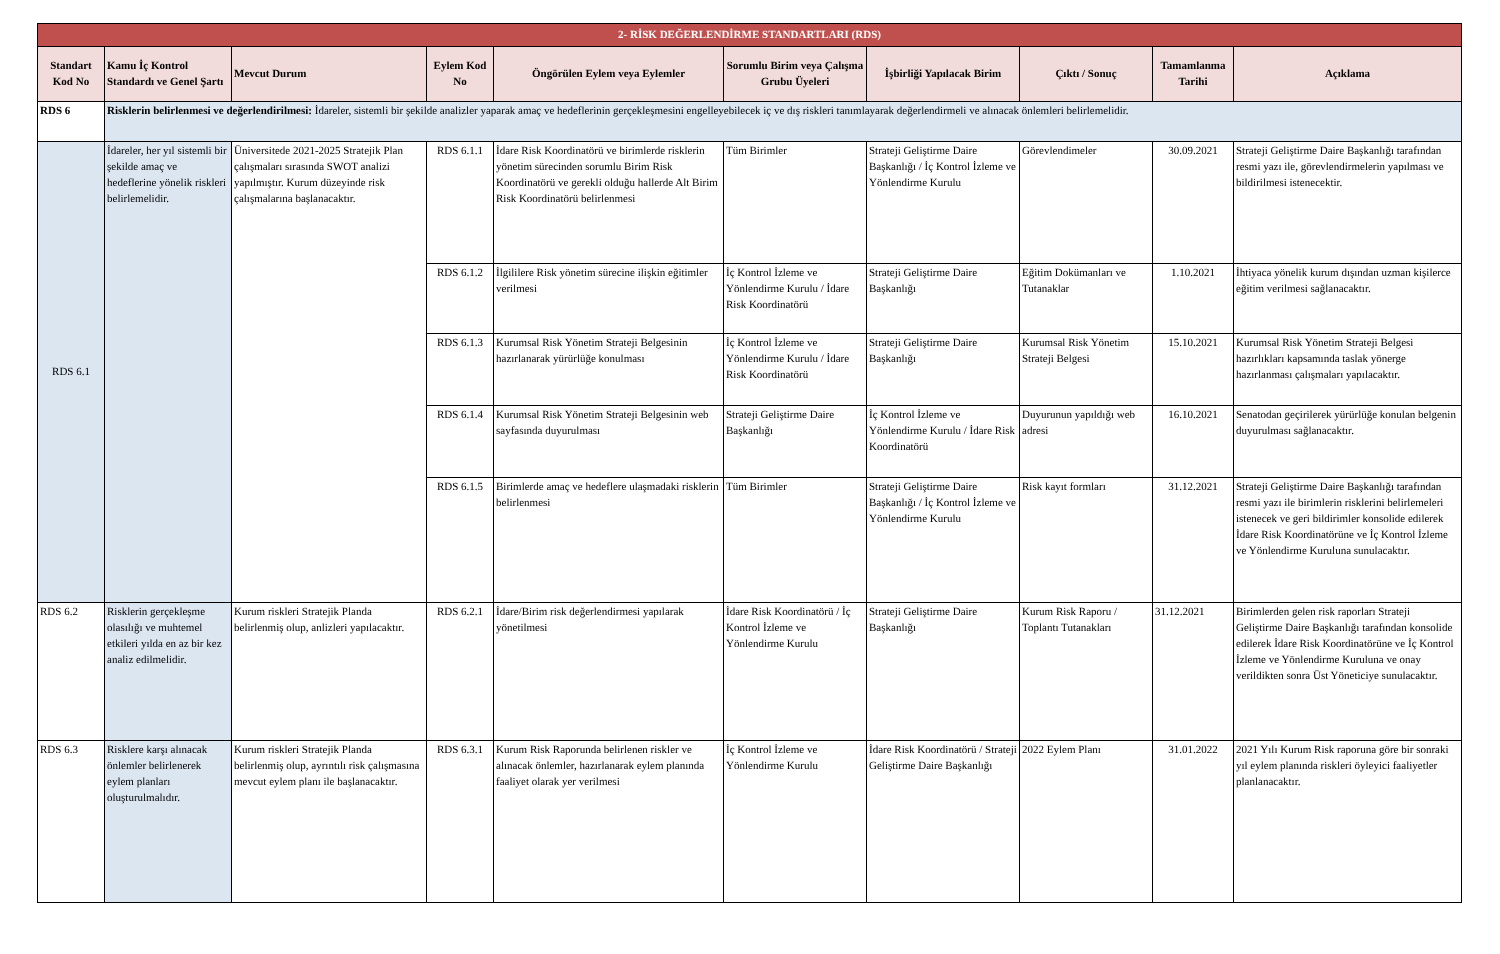| 2- RİSK DEĞERLENDİRME STANDARTLARI (RDS) | | | | | | | | | |
| Standart Kod No | Kamu İç Kontrol Standardı ve Genel Şartı | Mevcut Durum | Eylem Kod No | Öngörülen Eylem veya Eylemler | Sorumlu Birim veya Çalışma Grubu Üyeleri | İşbirliği Yapılacak Birim | Çıktı / Sonuç | Tamamlanma Tarihi | Açıklama |
| RDS 6 | Risklerin belirlenmesi ve değerlendirilmesi: İdareler, sistemli bir şekilde analizler yaparak amaç ve hedeflerinin gerçekleşmesini engelleyebilecek iç ve dış riskleri tanımlayarak değerlendirmeli ve alınacak önlemleri belirlemelidir. | | | | | | | | |
| RDS 6.1 | İdareler, her yıl sistemli bir şekilde amaç ve hedeflerine yönelik riskleri belirlemelidir. | Üniversitede 2021-2025 Stratejik Plan çalışmaları sırasında SWOT analizi yapılmıştır. Kurum düzeyinde risk çalışmalarına başlanacaktır. | RDS 6.1.1 | İdare Risk Koordinatörü ve birimlerde risklerin yönetim sürecinden sorumlu Birim Risk Koordinatörü ve gerekli olduğu hallerde Alt Birim Risk Koordinatörü belirlenmesi | Tüm Birimler | Strateji Geliştirme Daire Başkanlığı / İç Kontrol İzleme ve Yönlendirme Kurulu | Görevlendimeler | 30.09.2021 | Strateji Geliştirme Daire Başkanlığı tarafından resmi yazı ile, görevlendirmelerin yapılması ve bildirilmesi istenecektir. |
| | | | RDS 6.1.2 | İlgililere Risk yönetim sürecine ilişkin eğitimler verilmesi | İç Kontrol İzleme ve Yönlendirme Kurulu / İdare Risk Koordinatörü | Strateji Geliştirme Daire Başkanlığı | Eğitim Dokümanları ve Tutanaklar | 1.10.2021 | İhtiyaca yönelik kurum dışından uzman kişilerce eğitim verilmesi sağlanacaktır. |
| | | | RDS 6.1.3 | Kurumsal Risk Yönetim Strateji Belgesinin hazırlanarak yürürlüğe konulması | İç Kontrol İzleme ve Yönlendirme Kurulu / İdare Risk Koordinatörü | Strateji Geliştirme Daire Başkanlığı | Kurumsal Risk Yönetim Strateji Belgesi | 15.10.2021 | Kurumsal Risk Yönetim Strateji Belgesi hazırlıkları kapsamında taslak yönerge hazırlanması çalışmaları yapılacaktır. |
| | | | RDS 6.1.4 | Kurumsal Risk Yönetim Strateji Belgesinin web sayfasında duyurulması | Strateji Geliştirme Daire Başkanlığı | İç Kontrol İzleme ve Yönlendirme Kurulu / İdare Risk Koordinatörü | Duyurunun yapıldığı web adresi | 16.10.2021 | Senatodan geçirilerek yürürlüğe konulan belgenin duyurulması sağlanacaktır. |
| | | | RDS 6.1.5 | Birimlerde amaç ve hedeflere ulaşmadaki risklerin belirlenmesi | Tüm Birimler | Strateji Geliştirme Daire Başkanlığı / İç Kontrol İzleme ve Yönlendirme Kurulu | Risk kayıt formları | 31.12.2021 | Strateji Geliştirme Daire Başkanlığı tarafından resmi yazı ile birimlerin risklerini belirlemeleri istenecek ve geri bildirimler konsolide edilerek İdare Risk Koordinatörüne ve İç Kontrol İzleme ve Yönlendirme Kuruluna sunulacaktır. |
| RDS 6.2 | Risklerin gerçekleşme olasılığı ve muhtemel etkileri yılda en az bir kez analiz edilmelidir. | Kurum riskleri Stratejik Planda belirlenmiş olup, anlizleri yapılacaktır. | RDS 6.2.1 | İdare/Birim risk değerlendirmesi yapılarak yönetilmesi | İdare Risk Koordinatörü / İç Kontrol İzleme ve Yönlendirme Kurulu | Strateji Geliştirme Daire Başkanlığı | Kurum Risk Raporu / Toplantı Tutanakları | 31.12.2021 | Birimlerden gelen risk raporları Strateji Geliştirme Daire Başkanlığı tarafından konsolide edilerek İdare Risk Koordinatörüne ve İç Kontrol İzleme ve Yönlendirme Kuruluna ve onay verildikten sonra Üst Yöneticiye sunulacaktır. |
| RDS 6.3 | Risklere karşı alınacak önlemler belirlenerek eylem planları oluşturulmalıdır. | Kurum riskleri Stratejik Planda belirlenmiş olup, ayrıntılı risk çalışmasına mevcut eylem planı ile başlanacaktır. | RDS 6.3.1 | Kurum Risk Raporunda belirlenen riskler ve alınacak önlemler, hazırlanarak eylem planında faaliyet olarak yer verilmesi | İç Kontrol İzleme ve Yönlendirme Kurulu | İdare Risk Koordinatörü / Strateji Geliştirme Daire Başkanlığı | 2022 Eylem Planı | 31.01.2022 | 2021 Yılı Kurum Risk raporuna göre bir sonraki yıl eylem planında riskleri öyleyici faaliyetler planlanacaktır. |